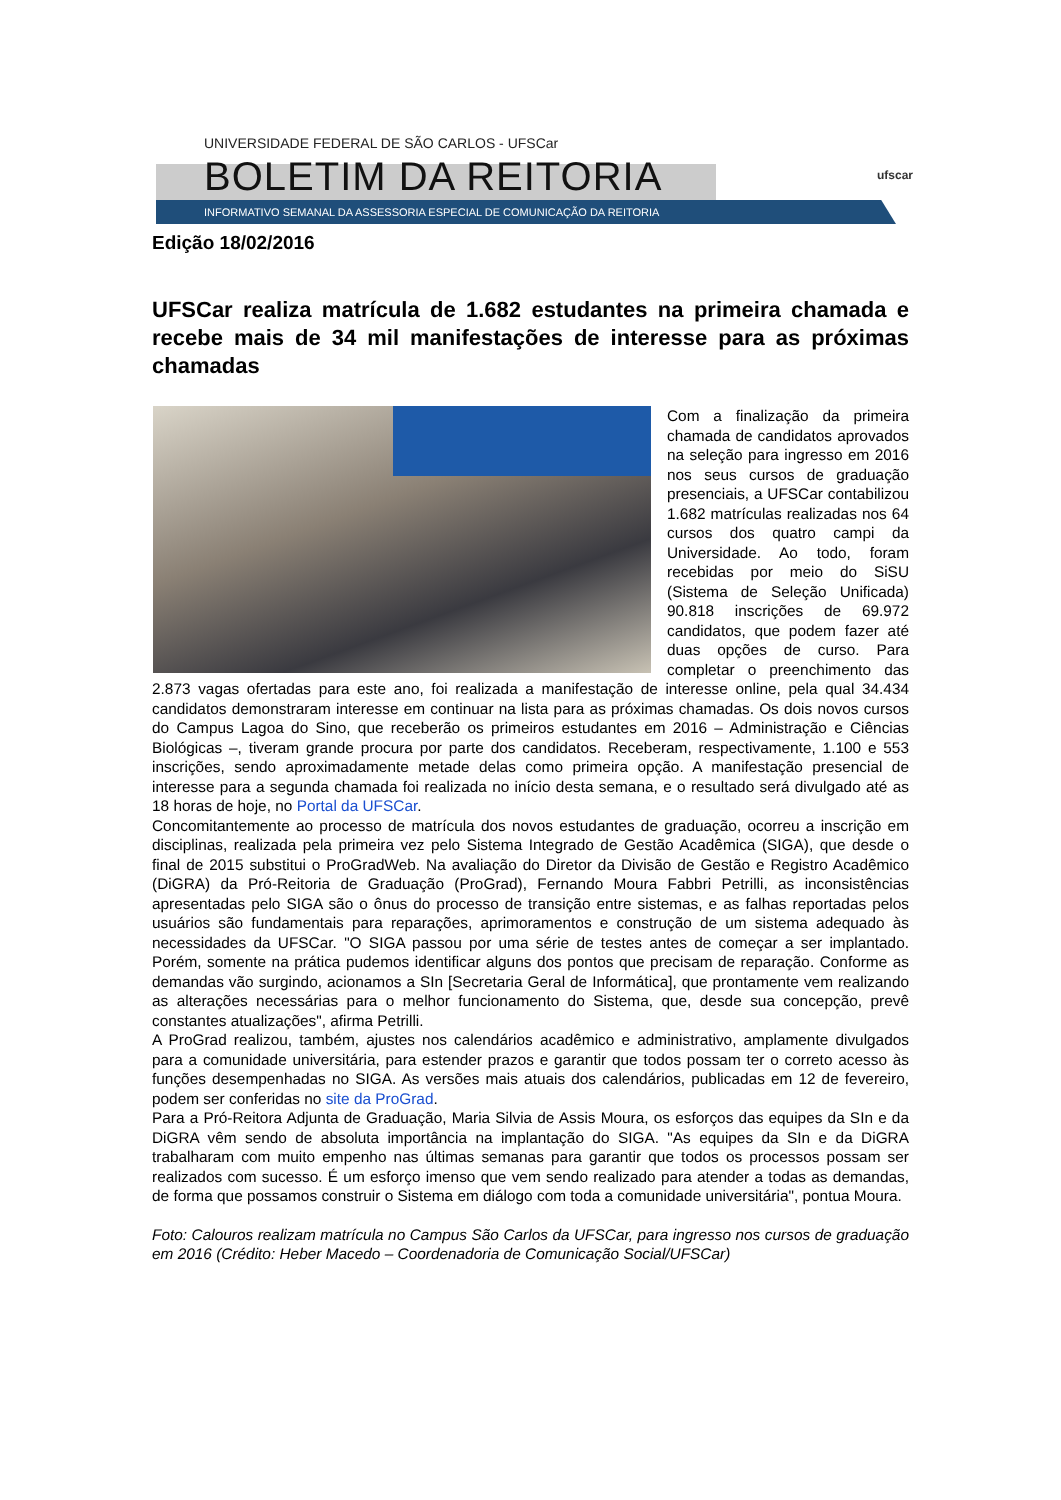UNIVERSIDADE FEDERAL DE SÃO CARLOS - UFSCar
BOLETIM DA REITORIA
INFORMATIVO SEMANAL DA ASSESSORIA ESPECIAL DE COMUNICAÇÃO DA REITORIA
ufscar
Edição 18/02/2016
UFSCar realiza matrícula de 1.682 estudantes na primeira chamada e recebe mais de 34 mil manifestações de interesse para as próximas chamadas
Com a finalização da primeira chamada de candidatos aprovados na seleção para ingresso em 2016 nos seus cursos de graduação presenciais, a UFSCar contabilizou 1.682 matrículas realizadas nos 64 cursos dos quatro campi da Universidade. Ao todo, foram recebidas por meio do SiSU (Sistema de Seleção Unificada) 90.818 inscrições de 69.972 candidatos, que podem fazer até duas opções de curso. Para completar o preenchimento das 2.873 vagas ofertadas para este ano, foi realizada a manifestação de interesse online, pela qual 34.434 candidatos demonstraram interesse em continuar na lista para as próximas chamadas. Os dois novos cursos do Campus Lagoa do Sino, que receberão os primeiros estudantes em 2016 – Administração e Ciências Biológicas –, tiveram grande procura por parte dos candidatos. Receberam, respectivamente, 1.100 e 553 inscrições, sendo aproximadamente metade delas como primeira opção. A manifestação presencial de interesse para a segunda chamada foi realizada no início desta semana, e o resultado será divulgado até as 18 horas de hoje, no Portal da UFSCar.
Concomitantemente ao processo de matrícula dos novos estudantes de graduação, ocorreu a inscrição em disciplinas, realizada pela primeira vez pelo Sistema Integrado de Gestão Acadêmica (SIGA), que desde o final de 2015 substitui o ProGradWeb. Na avaliação do Diretor da Divisão de Gestão e Registro Acadêmico (DiGRA) da Pró-Reitoria de Graduação (ProGrad), Fernando Moura Fabbri Petrilli, as inconsistências apresentadas pelo SIGA são o ônus do processo de transição entre sistemas, e as falhas reportadas pelos usuários são fundamentais para reparações, aprimoramentos e construção de um sistema adequado às necessidades da UFSCar. "O SIGA passou por uma série de testes antes de começar a ser implantado. Porém, somente na prática pudemos identificar alguns dos pontos que precisam de reparação. Conforme as demandas vão surgindo, acionamos a SIn [Secretaria Geral de Informática], que prontamente vem realizando as alterações necessárias para o melhor funcionamento do Sistema, que, desde sua concepção, prevê constantes atualizações", afirma Petrilli.
A ProGrad realizou, também, ajustes nos calendários acadêmico e administrativo, amplamente divulgados para a comunidade universitária, para estender prazos e garantir que todos possam ter o correto acesso às funções desempenhadas no SIGA. As versões mais atuais dos calendários, publicadas em 12 de fevereiro, podem ser conferidas no site da ProGrad.
Para a Pró-Reitora Adjunta de Graduação, Maria Silvia de Assis Moura, os esforços das equipes da SIn e da DiGRA vêm sendo de absoluta importância na implantação do SIGA. "As equipes da SIn e da DiGRA trabalharam com muito empenho nas últimas semanas para garantir que todos os processos possam ser realizados com sucesso. É um esforço imenso que vem sendo realizado para atender a todas as demandas, de forma que possamos construir o Sistema em diálogo com toda a comunidade universitária", pontua Moura.
Foto: Calouros realizam matrícula no Campus São Carlos da UFSCar, para ingresso nos cursos de graduação em 2016 (Crédito: Heber Macedo – Coordenadoria de Comunicação Social/UFSCar)